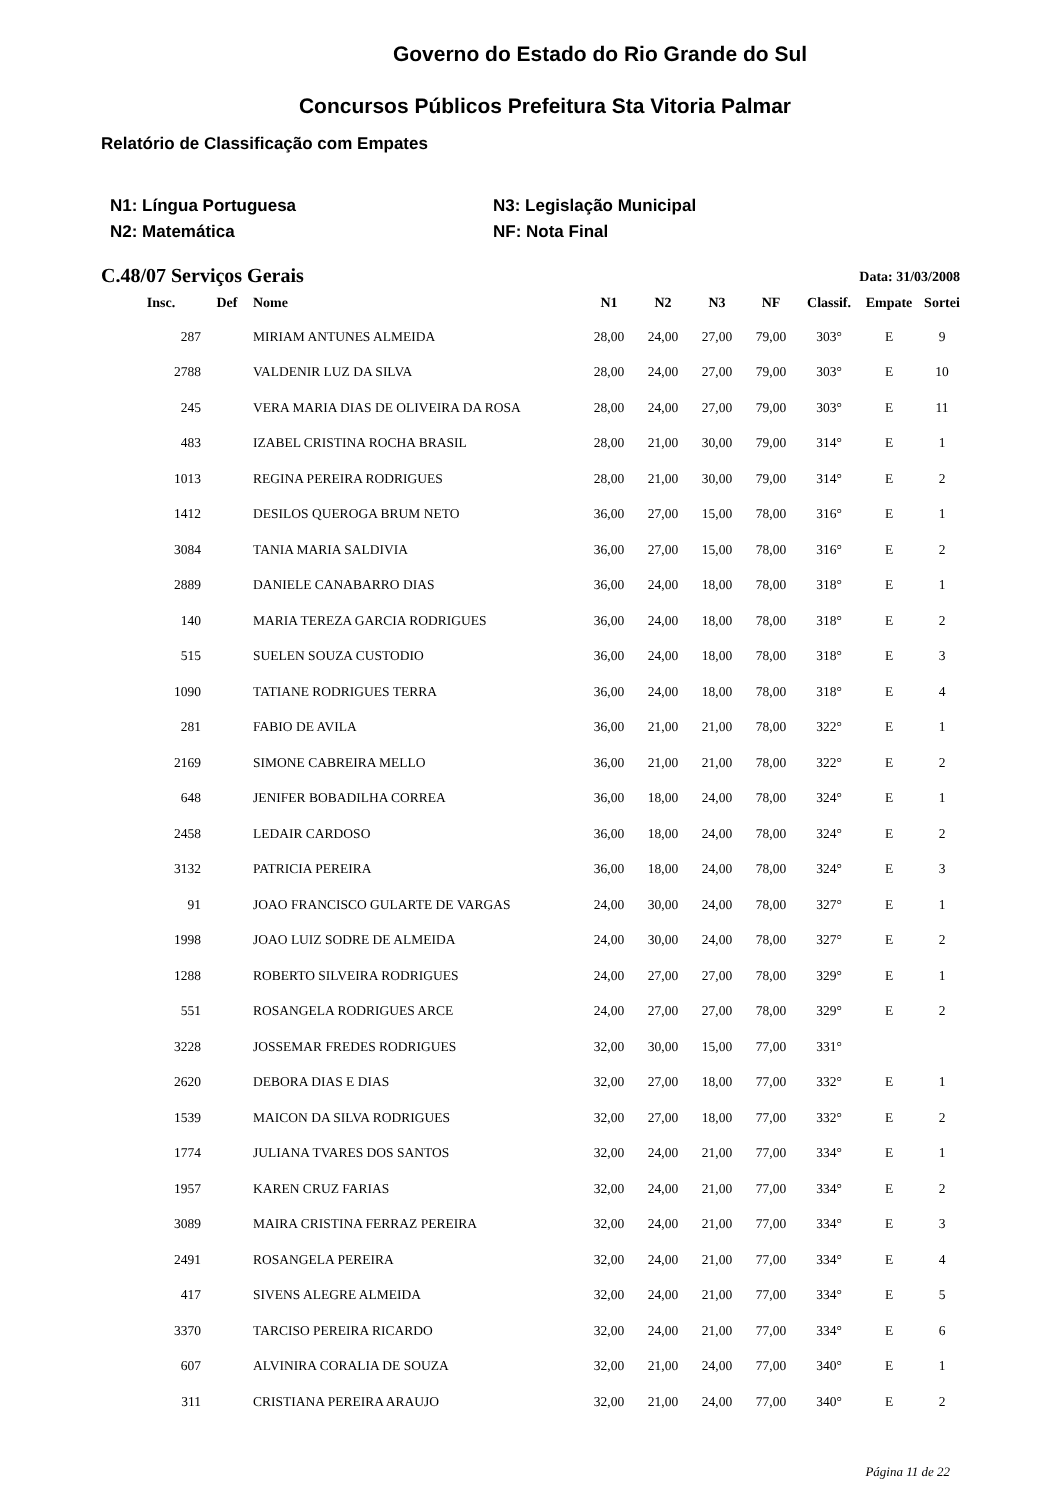Governo do Estado do Rio Grande do Sul
Concursos Públicos Prefeitura Sta Vitoria Palmar
Relatório de Classificação com Empates
N1: Língua Portuguesa
N3: Legislação Municipal
N2: Matemática
NF: Nota Final
C.48/07 Serviços Gerais Data: 31/03/2008
| Insc. | Def | Nome | N1 | N2 | N3 | NF | Classif. | Empate | Sortei |
| --- | --- | --- | --- | --- | --- | --- | --- | --- | --- |
| 287 | | MIRIAM ANTUNES ALMEIDA | 28,00 | 24,00 | 27,00 | 79,00 | 303° | E | 9 |
| 2788 | | VALDENIR LUZ DA SILVA | 28,00 | 24,00 | 27,00 | 79,00 | 303° | E | 10 |
| 245 | | VERA MARIA DIAS DE OLIVEIRA DA ROSA | 28,00 | 24,00 | 27,00 | 79,00 | 303° | E | 11 |
| 483 | | IZABEL CRISTINA ROCHA BRASIL | 28,00 | 21,00 | 30,00 | 79,00 | 314° | E | 1 |
| 1013 | | REGINA PEREIRA RODRIGUES | 28,00 | 21,00 | 30,00 | 79,00 | 314° | E | 2 |
| 1412 | | DESILOS QUEROGA BRUM NETO | 36,00 | 27,00 | 15,00 | 78,00 | 316° | E | 1 |
| 3084 | | TANIA MARIA SALDIVIA | 36,00 | 27,00 | 15,00 | 78,00 | 316° | E | 2 |
| 2889 | | DANIELE CANABARRO DIAS | 36,00 | 24,00 | 18,00 | 78,00 | 318° | E | 1 |
| 140 | | MARIA TEREZA GARCIA RODRIGUES | 36,00 | 24,00 | 18,00 | 78,00 | 318° | E | 2 |
| 515 | | SUELEN SOUZA CUSTODIO | 36,00 | 24,00 | 18,00 | 78,00 | 318° | E | 3 |
| 1090 | | TATIANE RODRIGUES TERRA | 36,00 | 24,00 | 18,00 | 78,00 | 318° | E | 4 |
| 281 | | FABIO DE AVILA | 36,00 | 21,00 | 21,00 | 78,00 | 322° | E | 1 |
| 2169 | | SIMONE CABREIRA MELLO | 36,00 | 21,00 | 21,00 | 78,00 | 322° | E | 2 |
| 648 | | JENIFER BOBADILHA CORREA | 36,00 | 18,00 | 24,00 | 78,00 | 324° | E | 1 |
| 2458 | | LEDAIR CARDOSO | 36,00 | 18,00 | 24,00 | 78,00 | 324° | E | 2 |
| 3132 | | PATRICIA PEREIRA | 36,00 | 18,00 | 24,00 | 78,00 | 324° | E | 3 |
| 91 | | JOAO FRANCISCO GULARTE DE VARGAS | 24,00 | 30,00 | 24,00 | 78,00 | 327° | E | 1 |
| 1998 | | JOAO LUIZ SODRE DE ALMEIDA | 24,00 | 30,00 | 24,00 | 78,00 | 327° | E | 2 |
| 1288 | | ROBERTO SILVEIRA RODRIGUES | 24,00 | 27,00 | 27,00 | 78,00 | 329° | E | 1 |
| 551 | | ROSANGELA RODRIGUES ARCE | 24,00 | 27,00 | 27,00 | 78,00 | 329° | E | 2 |
| 3228 | | JOSSEMAR FREDES RODRIGUES | 32,00 | 30,00 | 15,00 | 77,00 | 331° | | |
| 2620 | | DEBORA DIAS E DIAS | 32,00 | 27,00 | 18,00 | 77,00 | 332° | E | 1 |
| 1539 | | MAICON DA SILVA RODRIGUES | 32,00 | 27,00 | 18,00 | 77,00 | 332° | E | 2 |
| 1774 | | JULIANA TVARES DOS SANTOS | 32,00 | 24,00 | 21,00 | 77,00 | 334° | E | 1 |
| 1957 | | KAREN CRUZ FARIAS | 32,00 | 24,00 | 21,00 | 77,00 | 334° | E | 2 |
| 3089 | | MAIRA CRISTINA FERRAZ PEREIRA | 32,00 | 24,00 | 21,00 | 77,00 | 334° | E | 3 |
| 2491 | | ROSANGELA PEREIRA | 32,00 | 24,00 | 21,00 | 77,00 | 334° | E | 4 |
| 417 | | SIVENS ALEGRE ALMEIDA | 32,00 | 24,00 | 21,00 | 77,00 | 334° | E | 5 |
| 3370 | | TARCISO PEREIRA RICARDO | 32,00 | 24,00 | 21,00 | 77,00 | 334° | E | 6 |
| 607 | | ALVINIRA CORALIA DE SOUZA | 32,00 | 21,00 | 24,00 | 77,00 | 340° | E | 1 |
| 311 | | CRISTIANA PEREIRA ARAUJO | 32,00 | 21,00 | 24,00 | 77,00 | 340° | E | 2 |
Página 11 de 22